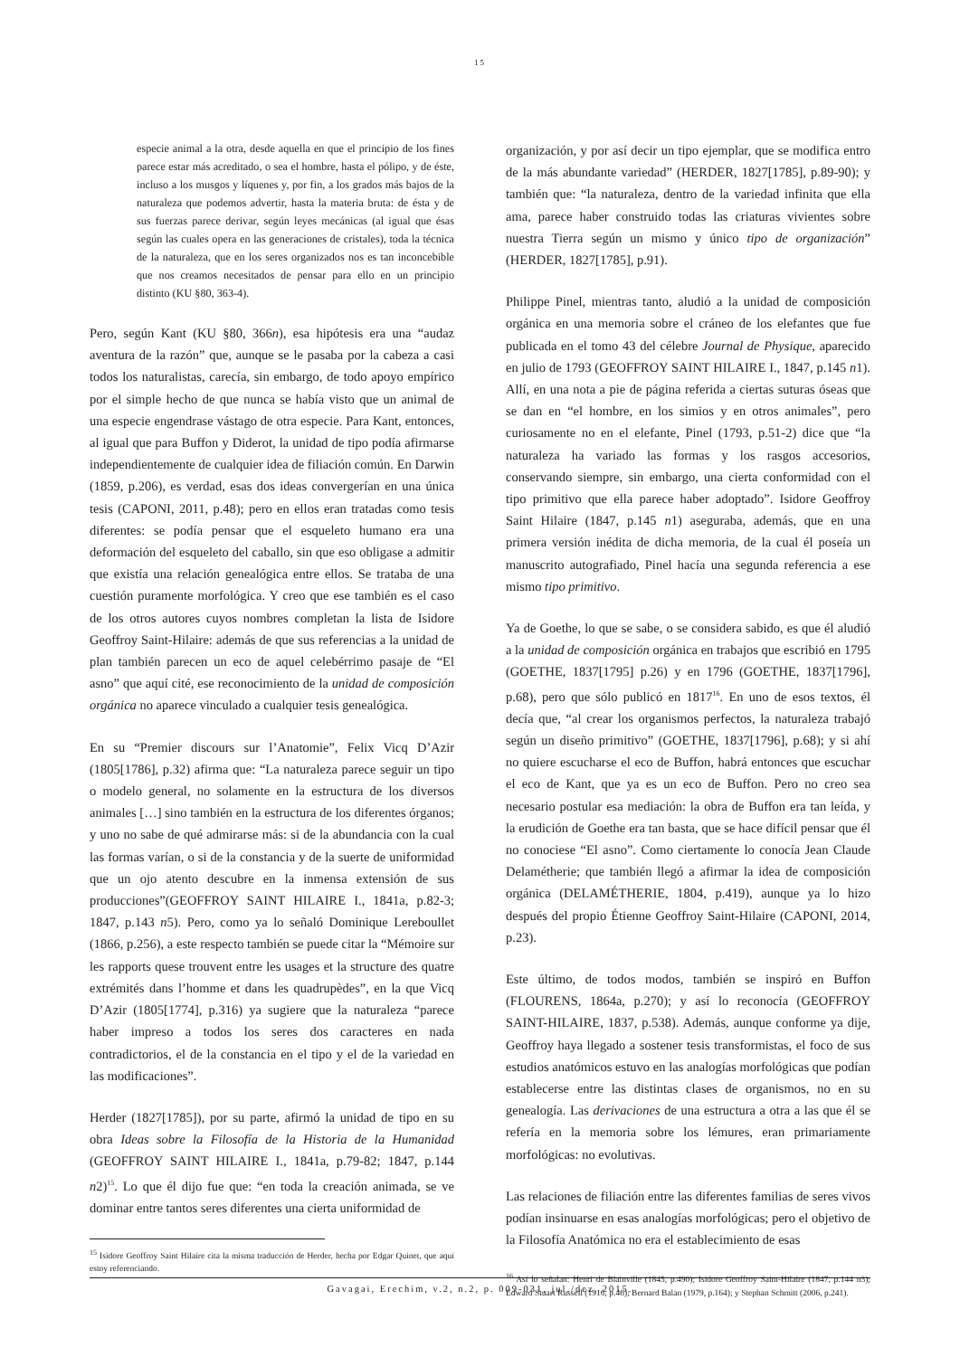15
especie animal a la otra, desde aquella en que el principio de los fines parece estar más acreditado, o sea el hombre, hasta el pólipo, y de éste, incluso a los musgos y líquenes y, por fin, a los grados más bajos de la naturaleza que podemos advertir, hasta la materia bruta: de ésta y de sus fuerzas parece derivar, según leyes mecánicas (al igual que ésas según las cuales opera en las generaciones de cristales), toda la técnica de la naturaleza, que en los seres organizados nos es tan inconcebible que nos creamos necesitados de pensar para ello en un principio distinto (KU §80, 363-4).
Pero, según Kant (KU §80, 366n), esa hipótesis era una “audaz aventura de la razón” que, aunque se le pasaba por la cabeza a casi todos los naturalistas, carecía, sin embargo, de todo apoyo empírico por el simple hecho de que nunca se había visto que un animal de una especie engendrase vástago de otra especie. Para Kant, entonces, al igual que para Buffon y Diderot, la unidad de tipo podía afirmarse independientemente de cualquier idea de filiación común. En Darwin (1859, p.206), es verdad, esas dos ideas convergerían en una única tesis (CAPONI, 2011, p.48); pero en ellos eran tratadas como tesis diferentes: se podía pensar que el esqueleto humano era una deformación del esqueleto del caballo, sin que eso obligase a admitir que existía una relación genealógica entre ellos. Se trataba de una cuestión puramente morfológica. Y creo que ese también es el caso de los otros autores cuyos nombres completan la lista de Isidore Geoffroy Saint-Hilaire: además de que sus referencias a la unidad de plan también parecen un eco de aquel celebérrimo pasaje de “El asno” que aquí cité, ese reconocimiento de la unidad de composición orgánica no aparece vinculado a cualquier tesis genealógica.
En su “Premier discours sur l’Anatomie”, Felix Vicq D’Azir (1805[1786], p.32) afirma que: “La naturaleza parece seguir un tipo o modelo general, no solamente en la estructura de los diversos animales […] sino también en la estructura de los diferentes órganos; y uno no sabe de qué admirarse más: si de la abundancia con la cual las formas varían, o si de la constancia y de la suerte de uniformidad que un ojo atento descubre en la inmensa extensión de sus producciones”(GEOFFROY SAINT HILAIRE I., 1841a, p.82-3; 1847, p.143 n5). Pero, como ya lo señaló Dominique Lereboullet (1866, p.256), a este respecto también se puede citar la “Mémoire sur les rapports quese trouvent entre les usages et la structure des quatre extrémités dans l’homme et dans les quadrupèdes”, en la que Vicq D’Azir (1805[1774], p.316) ya sugiere que la naturaleza “parece haber impreso a todos los seres dos caracteres en nada contradictorios, el de la constancia en el tipo y el de la variedad en las modificaciones”.
Herder (1827[1785]), por su parte, afirmó la unidad de tipo en su obra Ideas sobre la Filosofía de la Historia de la Humanidad (GEOFFROY SAINT HILAIRE I., 1841a, p.79-82; 1847, p.144 n2)<sup>15</sup>. Lo que él dijo fue que: “en toda la creación animada, se ve dominar entre tantos seres diferentes una cierta uniformidad de
<sup>15</sup> Isidore Geoffroy Saint Hilaire cita la misma traducción de Herder, hecha por Edgar Quinet, que aquí estoy referenciando.
organización, y por así decir un tipo ejemplar, que se modifica entro de la más abundante variedad” (HERDER, 1827[1785], p.89-90); y también que: “la naturaleza, dentro de la variedad infinita que ella ama, parece haber construido todas las criaturas vivientes sobre nuestra Tierra según un mismo y único tipo de organización” (HERDER, 1827[1785], p.91).
Philippe Pinel, mientras tanto, aludió a la unidad de composición orgánica en una memoria sobre el cráneo de los elefantes que fue publicada en el tomo 43 del célebre Journal de Physique, aparecido en julio de 1793 (GEOFFROY SAINT HILAIRE I., 1847, p.145 n1). Allí, en una nota a pie de página referida a ciertas suturas óseas que se dan en “el hombre, en los simios y en otros animales”, pero curiosamente no en el elefante, Pinel (1793, p.51-2) dice que “la naturaleza ha variado las formas y los rasgos accesorios, conservando siempre, sin embargo, una cierta conformidad con el tipo primitivo que ella parece haber adoptado”. Isidore Geoffroy Saint Hilaire (1847, p.145 n1) aseguraba, además, que en una primera versión inédita de dicha memoria, de la cual él poseía un manuscrito autografiado, Pinel hacía una segunda referencia a ese mismo tipo primitivo.
Ya de Goethe, lo que se sabe, o se considera sabido, es que él aludió a la unidad de composición orgánica en trabajos que escribió en 1795 (GOETHE, 1837[1795] p.26) y en 1796 (GOETHE, 1837[1796], p.68), pero que sólo publicó en 1817<sup>16</sup>. En uno de esos textos, él decía que, “al crear los organismos perfectos, la naturaleza trabajó según un diseño primitivo” (GOETHE, 1837[1796], p.68); y si ahí no quiere escucharse el eco de Buffon, habrá entonces que escuchar el eco de Kant, que ya es un eco de Buffon. Pero no creo sea necesario postular esa mediación: la obra de Buffon era tan leída, y la erudición de Goethe era tan basta, que se hace difícil pensar que él no conociese “El asno”. Como ciertamente lo conocía Jean Claude Delamétherie; que también llegó a afirmar la idea de composición orgánica (DELAMÉTHERIE, 1804, p.419), aunque ya lo hizo después del propio Étienne Geoffroy Saint-Hilaire (CAPONI, 2014, p.23).
Este último, de todos modos, también se inspiró en Buffon (FLOURENS, 1864a, p.270); y así lo reconocía (GEOFFROY SAINT-HILAIRE, 1837, p.538). Además, aunque conforme ya dije, Geoffroy haya llegado a sostener tesis transformistas, el foco de sus estudios anatómicos estuvo en las analogías morfológicas que podían establecerse entre las distintas clases de organismos, no en su genealogía. Las derivaciones de una estructura a otra a las que él se refería en la memoria sobre los lémures, eran primariamente morfológicas: no evolutivas.
Las relaciones de filiación entre las diferentes familias de seres vivos podían insinuarse en esas analogías morfológicas; pero el objetivo de la Filosofía Anatómica no era el establecimiento de esas
<sup>16</sup> Así lo señalan: Henri de Blainville (1845, p.490); Isidore Geoffroy Saint-Hilaire (1847, p.144 n3); Edward Stuart Russell (1916, p.46); Bernard Balan (1979, p.164); y Stephan Schmitt (2006, p.241).
Gavagai, Erechim, v.2, n.2, p. 009-031, jul./dez. 2015.